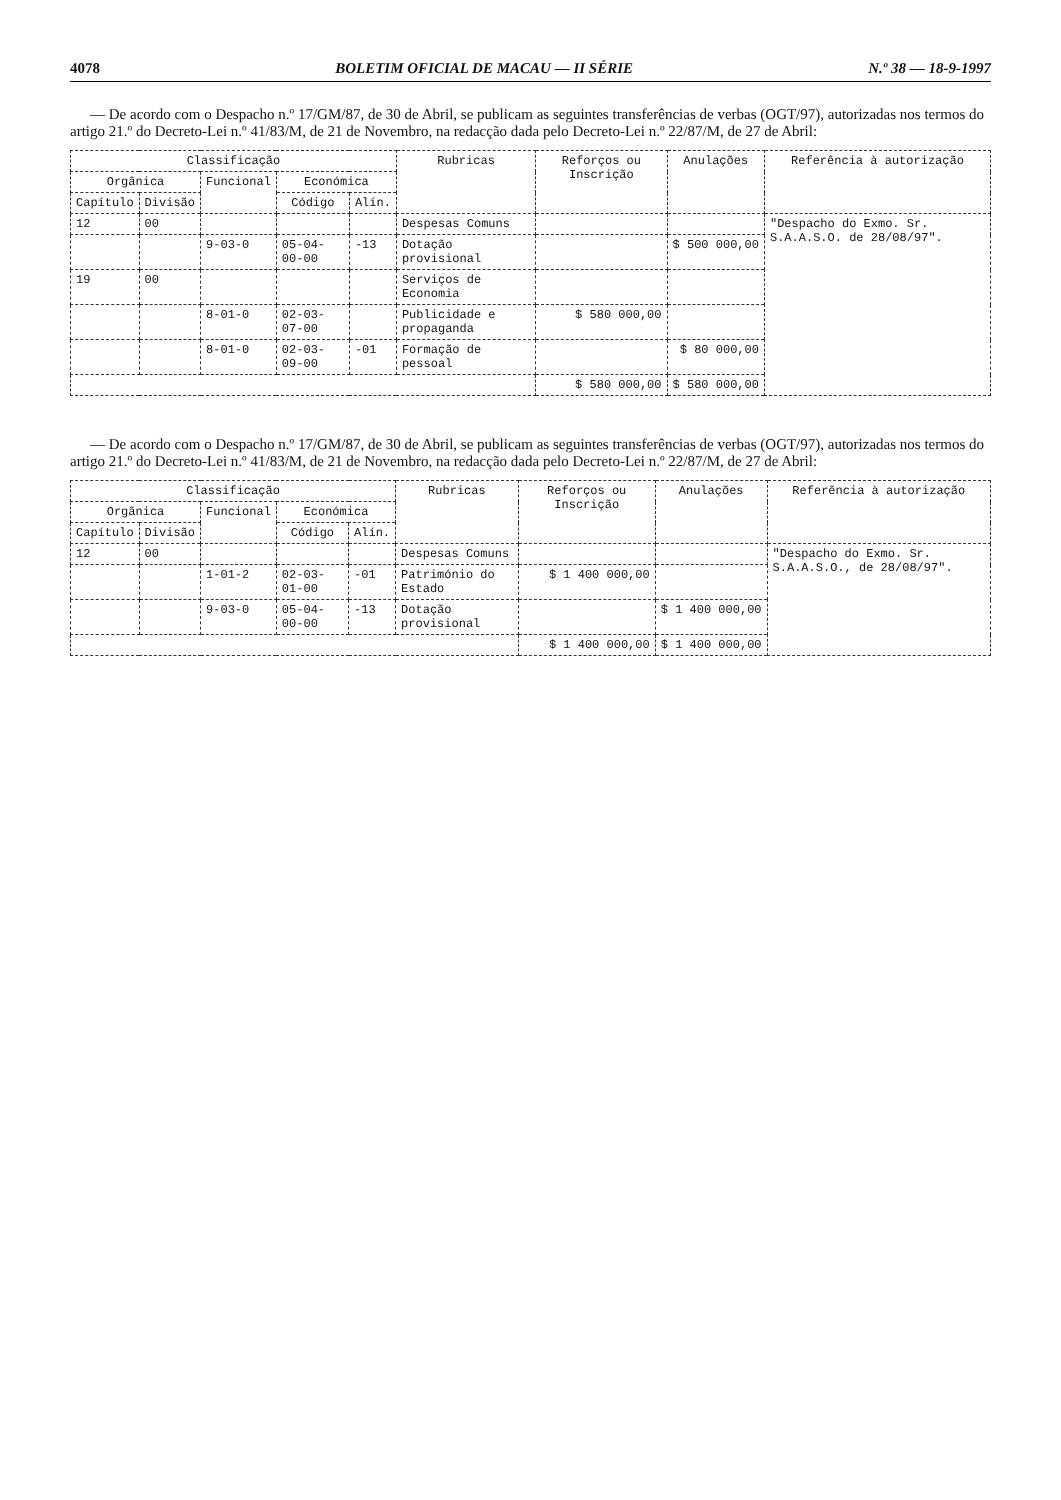4078 BOLETIM OFICIAL DE MACAU — II SÉRIE N.º 38 — 18-9-1997
— De acordo com o Despacho n.º 17/GM/87, de 30 de Abril, se publicam as seguintes transferências de verbas (OGT/97), autorizadas nos termos do artigo 21.º do Decreto-Lei n.º 41/83/M, de 21 de Novembro, na redacção dada pelo Decreto-Lei n.º 22/87/M, de 27 de Abril:
| Classificação | | | | | Rubricas | Reforços ou Inscrição | Anulações | Referência à autorização |
| --- | --- | --- | --- | --- | --- | --- | --- | --- |
| Orgânica | | Funcional | Económica | | | | | |
| Capítulo | Divisão | | Código | Alín. | | | | |
| 12 | 00 | | | | Despesas Comuns | | | "Despacho do Exmo. Sr. S.A.A.S.O. de 28/08/97". |
| | | 9-03-0 | 05-04-00-00 | -13 | Dotação provisional | | $ 500 000,00 | |
| 19 | 00 | | | | Serviços de Economia | | | |
| | | 8-01-0 | 02-03-07-00 | | Publicidade e propaganda | $ 580 000,00 | | |
| | | 8-01-0 | 02-03-09-00 | -01 | Formação de pessoal | | $ 80 000,00 | |
| | | | | | | $ 580 000,00 | $ 580 000,00 | |
— De acordo com o Despacho n.º 17/GM/87, de 30 de Abril, se publicam as seguintes transferências de verbas (OGT/97), autorizadas nos termos do artigo 21.º do Decreto-Lei n.º 41/83/M, de 21 de Novembro, na redacção dada pelo Decreto-Lei n.º 22/87/M, de 27 de Abril:
| Classificação | | | | | Rubricas | Reforços ou Inscrição | Anulações | Referência à autorização |
| --- | --- | --- | --- | --- | --- | --- | --- | --- |
| Orgânica | | Funcional | Económica | | | | | |
| Capítulo | Divisão | | Código | Alín. | | | | |
| 12 | 00 | | | | Despesas Comuns | | | "Despacho do Exmo. Sr. S.A.A.S.O., de 28/08/97". |
| | | 1-01-2 | 02-03-01-00 | -01 | Património do Estado | $ 1 400 000,00 | | |
| | | 9-03-0 | 05-04-00-00 | -13 | Dotação provisional | | $ 1 400 000,00 | |
| | | | | | | $ 1 400 000,00 | $ 1 400 000,00 | |